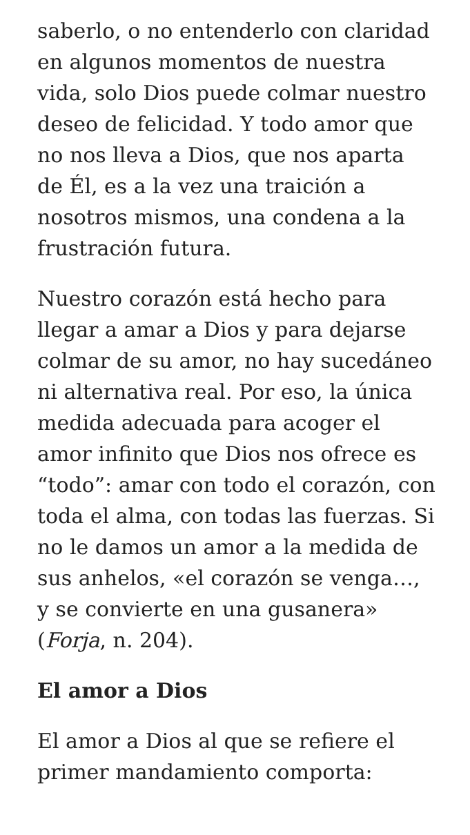saberlo, o no entenderlo con claridad en algunos momentos de nuestra vida, solo Dios puede colmar nuestro deseo de felicidad. Y todo amor que no nos lleva a Dios, que nos aparta de Él, es a la vez una traición a nosotros mismos, una condena a la frustración futura.
Nuestro corazón está hecho para llegar a amar a Dios y para dejarse colmar de su amor, no hay sucedáneo ni alternativa real. Por eso, la única medida adecuada para acoger el amor infinito que Dios nos ofrece es “todo”: amar con todo el corazón, con toda el alma, con todas las fuerzas. Si no le damos un amor a la medida de sus anhelos, «el corazón se venga…, y se convierte en una gusanera» (Forja, n. 204).
El amor a Dios
El amor a Dios al que se refiere el primer mandamiento comporta: